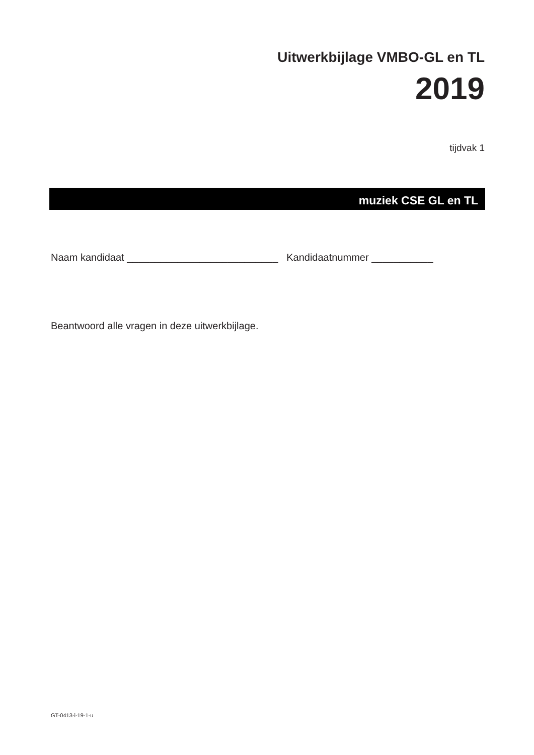Uitwerkbijlage VMBO-GL en TL
2019
tijdvak 1
muziek CSE GL en TL
Naam kandidaat ___________________________ Kandidaatnummer ___________
Beantwoord alle vragen in deze uitwerkbijlage.
GT-0413-i-19-1-u